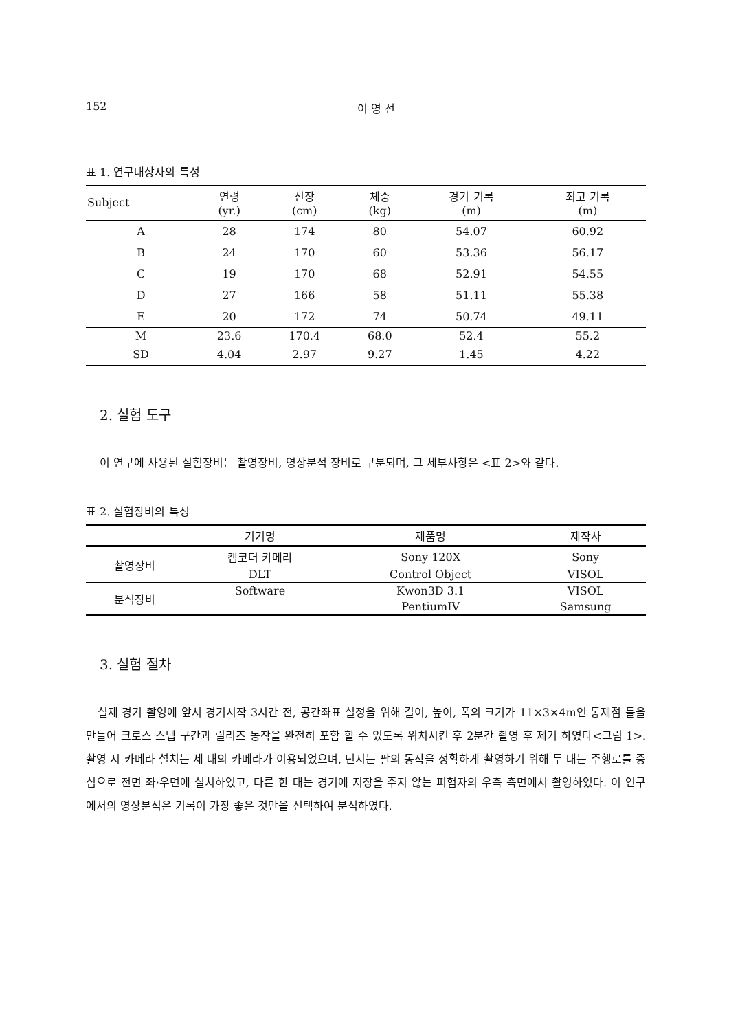152 이 영 선
표 1. 연구대상자의 특성
| Subject | 연령 (yr.) | 신장 (cm) | 체중 (kg) | 경기 기록 (m) | 최고 기록 (m) |
| --- | --- | --- | --- | --- | --- |
| A | 28 | 174 | 80 | 54.07 | 60.92 |
| B | 24 | 170 | 60 | 53.36 | 56.17 |
| C | 19 | 170 | 68 | 52.91 | 54.55 |
| D | 27 | 166 | 58 | 51.11 | 55.38 |
| E | 20 | 172 | 74 | 50.74 | 49.11 |
| M | 23.6 | 170.4 | 68.0 | 52.4 | 55.2 |
| SD | 4.04 | 2.97 | 9.27 | 1.45 | 4.22 |
2. 실험 도구
이 연구에 사용된 실험장비는 촬영장비, 영상분석 장비로 구분되며, 그 세부사항은 <표 2>와 같다.
표 2. 실험장비의 특성
| | 기기명 | 제품명 | 제작사 |
| --- | --- | --- | --- |
| 촬영장비 | 캠코더 카메라 | Sony 120X | Sony |
| | DLT | Control Object | VISOL |
| 분석장비 | Software | Kwon3D 3.1 | VISOL |
| | | PentiumIV | Samsung |
3. 실험 절차
실제 경기 촬영에 앞서 경기시작 3시간 전, 공간좌표 설정을 위해 길이, 높이, 폭의 크기가 11×3×4m인 통제점 틀을 만들어 크로스 스텝 구간과 릴리즈 동작을 완전히 포함 할 수 있도록 위치시킨 후 2분간 촬영 후 제거 하였다<그림 1>. 촬영 시 카메라 설치는 세 대의 카메라가 이용되었으며, 던지는 팔의 동작을 정확하게 촬영하기 위해 두 대는 주행로를 중심으로 전면 좌·우면에 설치하였고, 다른 한 대는 경기에 지장을 주지 않는 피험자의 우측 측면에서 촬영하였다. 이 연구에서의 영상분석은 기록이 가장 좋은 것만을 선택하여 분석하였다.